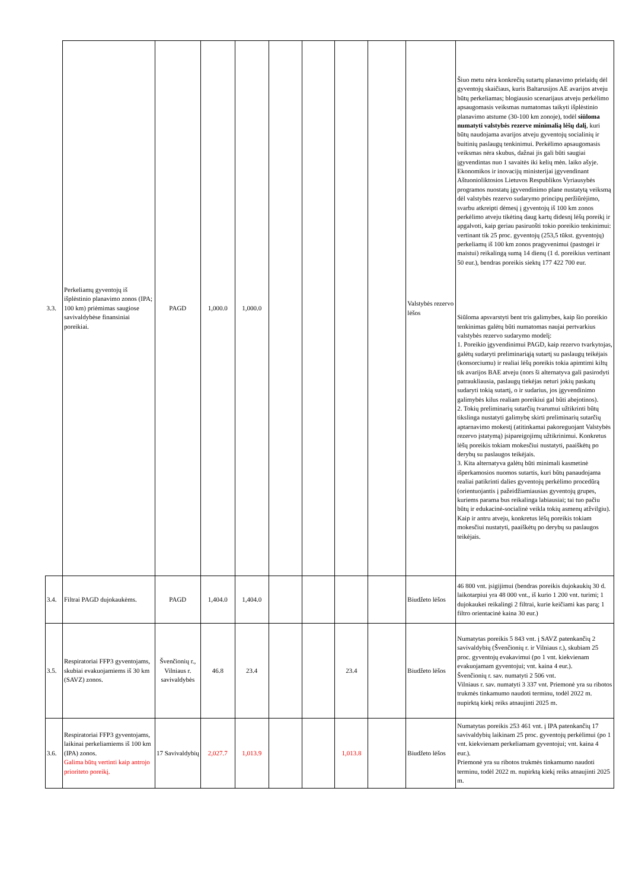| 3.3. | Perkeliamų gyventojų iš išplėstinio planavimo zonos (IPA; 100 km) priėmimas saugiose savivaldybėse finansiniai poreikiai. | PAGD | 1,000.0 | 1,000.0 | | | | | Valstybės rezervo lėšos | Šiuo metu nėra konkrečių sutartų planavimo prielaidų dėl gyventojų skaičiaus, kuris Baltarusijos AE avarijos atveju būtų perkeliamas; blogiausio scenarijaus atveju perkėlimo apsaugomasis veiksmas numatomas taikyti išplėstinio planavimo atstume (30-100 km zonoje), todėl siūloma numatyti valstybės rezerve minimalią lėšų dalį , kuri būtų naudojama avarijos atveju gyventojų socialinių ir buitinių paslaugų tenkinimui. Perkėlimo apsaugomasis veiksmas nėra skubus, dažnai jis gali būti saugiai įgyvendintas nuo 1 savaitės iki kelių mėn. laiko ašyje. Ekonomikos ir inovacijų ministerijai įgyvendinant Aštuonioliktosios Lietuvos Respublikos Vyriausybės programos nuostatų įgyvendinimo plane nustatytą veiksmą dėl valstybės rezervo sudarymo principų peržiūrėjimo, svarbu atkreipti dėmesį į gyventojų iš 100 km zonos perkėlimo atveju tikėtiną daug kartų didesnį lėšų poreikį ir apgalvoti, kaip geriau pasiruošti tokio poreikio tenkinimui: vertinant tik 25 proc. gyventojų (253,5 tūkst. gyventojų) perkeliamų iš 100 km zonos pragyvenimui (pastogei ir maistui) reikalingą sumą 14 dienų (1 d. poreikius vertinant 50 eur.), bendras poreikis siektų 177 422 700 eur. Siūloma apsvarstyti bent tris galimybes, kaip šio poreikio tenkinimas galėtų būti numatomas naujai pertvarkius valstybės rezervo sudarymo modelį: 1. Poreikio įgyvendinimui PAGD, kaip rezervo tvarkytojas, galėtų sudaryti preliminariąją sutartį su paslaugų teikėjais (konsorciumu) ir realiai lėšų poreikis tokia apimtimi kiltų tik avarijos BAE atveju (nors ši alternatyva gali pasirodyti patraukliausia, paslaugų tiekėjas neturi jokių paskatų sudaryti tokią sutartį, o ir sudarius, jos įgyvendinimo galimybės kilus realiam poreikiui gal būti abejotinos). 2. Tokių preliminarių sutarčių tvarumui užtikrinti būtų tikslinga nustatyti galimybę skirti preliminarių sutarčių aptarnavimo mokestį (atitinkamai pakoreguojant Valstybės rezervo įstatymą) įsipareigojimų užtikrinimui. Konkretus lėšų poreikis tokiam mokesčiui nustatyti, paaiškėtų po derybų su paslaugos teikėjais. 3. Kita alternatyva galėtų būti minimali kasmetinė išperkamosios nuomos sutartis, kuri būtų panaudojama realiai patikrinti dalies gyventojų perkėlimo procedūrą (orientuojantis į pažeidžiamiausias gyventojų grupes, kuriems parama bus reikalinga labiausiai; tai tuo pačiu būtų ir edukacinė-socialinė veikla tokių asmenų atžvilgiu). Kaip ir antru atveju, konkretus lėšų poreikis tokiam mokesčiui nustatyti, paaiškėtų po derybų su paslaugos teikėjais. |
| 3.4. | Filtrai PAGD dujokaukėms. | PAGD | 1,404.0 | 1,404.0 | | | | | Biudžeto lėšos | 46 800 vnt. įsigijimui (bendras poreikis dujokaukių 30 d. laikotarpiui yra 48 000 vnt., iš kurio 1 200 vnt. turimi; 1 dujokaukei reikalingi 2 filtrai, kurie keičiami kas parą; 1 filtro orientacinė kaina 30 eur.) |
| 3.5. | Respiratoriai FFP3 gyventojams, skubiai evakuojamiems iš 30 km (SAVZ) zonos. | Švenčionių r., Vilniaus r. savivaldybės | 46.8 | 23.4 | | | 23.4 | | Biudžeto lėšos | Numatytas poreikis 5 843 vnt. į SAVZ patenkančių 2 savivaldybių (Švenčionių r. ir Vilniaus r.), skubiam 25 proc. gyventojų evakavimui (po 1 vnt. kiekvienam evakuojamam gyventojui; vnt. kaina 4 eur.). Švenčionių r. sav. numatyti 2 506 vnt. Vilniaus r. sav. numatyti 3 337 vnt. Priemonė yra su ribotos trukmės tinkamumo naudoti terminu, todėl 2022 m. nupirktą kiekį reiks atnaujinti 2025 m. |
| 3.6. | Respiratoriai FFP3 gyventojams, laikinai perkeliamiems iš 100 km (IPA) zonos. Galima būtų vertinti kaip antrojo prioriteto poreikį. | 17 Savivaldybių | 2,027.7 | 1,013.9 | | | 1,013.8 | | Biudžeto lėšos | Numatytas poreikis 253 461 vnt. į IPA patenkančių 17 savivaldybių laikinam 25 proc. gyventojų perkėlimui (po 1 vnt. kiekvienam perkeliamam gyventojui; vnt. kaina 4 eur.). Priemonė yra su ribotos trukmės tinkamumo naudoti terminu, todėl 2022 m. nupirktą kiekį reiks atnaujinti 2025 m. |